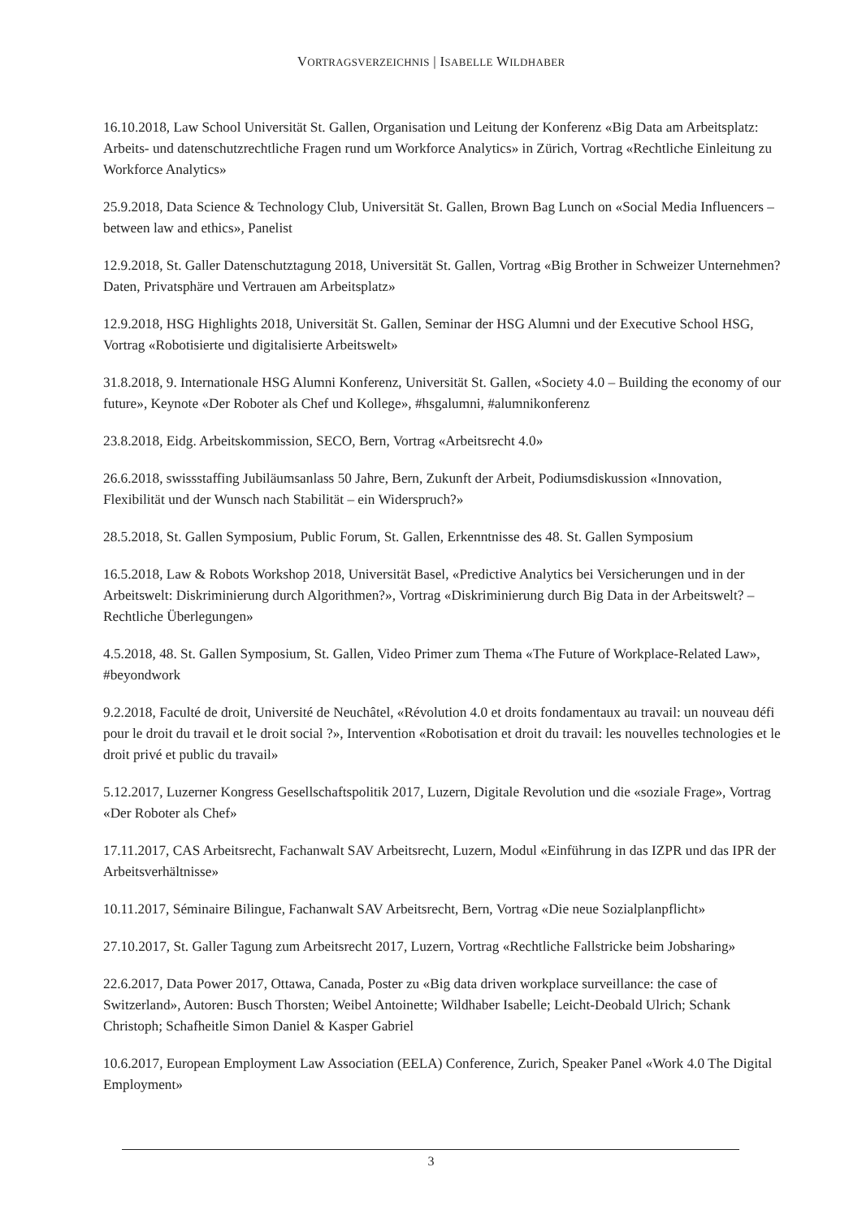VORTRAGSVERZEICHNIS | ISABELLE WILDHABER
16.10.2018, Law School Universität St. Gallen, Organisation und Leitung der Konferenz «Big Data am Arbeitsplatz: Arbeits- und datenschutzrechtliche Fragen rund um Workforce Analytics» in Zürich, Vortrag «Rechtliche Einleitung zu Workforce Analytics»
25.9.2018, Data Science & Technology Club, Universität St. Gallen, Brown Bag Lunch on «Social Media Influencers – between law and ethics», Panelist
12.9.2018, St. Galler Datenschutztagung 2018, Universität St. Gallen, Vortrag «Big Brother in Schweizer Unternehmen? Daten, Privatsphäre und Vertrauen am Arbeitsplatz»
12.9.2018, HSG Highlights 2018, Universität St. Gallen, Seminar der HSG Alumni und der Executive School HSG, Vortrag «Robotisierte und digitalisierte Arbeitswelt»
31.8.2018, 9. Internationale HSG Alumni Konferenz, Universität St. Gallen, «Society 4.0 – Building the economy of our future», Keynote «Der Roboter als Chef und Kollege», #hsgalumni, #alumnikonferenz
23.8.2018, Eidg. Arbeitskommission, SECO, Bern, Vortrag «Arbeitsrecht 4.0»
26.6.2018, swissstaffing Jubiläumsanlass 50 Jahre, Bern, Zukunft der Arbeit, Podiumsdiskussion «Innovation, Flexibilität und der Wunsch nach Stabilität – ein Widerspruch?»
28.5.2018, St. Gallen Symposium, Public Forum, St. Gallen, Erkenntnisse des 48. St. Gallen Symposium
16.5.2018, Law & Robots Workshop 2018, Universität Basel, «Predictive Analytics bei Versicherungen und in der Arbeitswelt: Diskriminierung durch Algorithmen?», Vortrag «Diskriminierung durch Big Data in der Arbeitswelt? – Rechtliche Überlegungen»
4.5.2018, 48. St. Gallen Symposium, St. Gallen, Video Primer zum Thema «The Future of Workplace-Related Law», #beyondwork
9.2.2018, Faculté de droit, Université de Neuchâtel, «Révolution 4.0 et droits fondamentaux au travail: un nouveau défi pour le droit du travail et le droit social ?», Intervention «Robotisation et droit du travail: les nouvelles technologies et le droit privé et public du travail»
5.12.2017, Luzerner Kongress Gesellschaftspolitik 2017, Luzern, Digitale Revolution und die «soziale Frage», Vortrag «Der Roboter als Chef»
17.11.2017, CAS Arbeitsrecht, Fachanwalt SAV Arbeitsrecht, Luzern, Modul «Einführung in das IZPR und das IPR der Arbeitsverhältnisse»
10.11.2017, Séminaire Bilingue, Fachanwalt SAV Arbeitsrecht, Bern, Vortrag «Die neue Sozialplanpflicht»
27.10.2017, St. Galler Tagung zum Arbeitsrecht 2017, Luzern, Vortrag «Rechtliche Fallstricke beim Jobsharing»
22.6.2017, Data Power 2017, Ottawa, Canada, Poster zu «Big data driven workplace surveillance: the case of Switzerland», Autoren: Busch Thorsten; Weibel Antoinette; Wildhaber Isabelle; Leicht-Deobald Ulrich; Schank Christoph; Schafheitle Simon Daniel & Kasper Gabriel
10.6.2017, European Employment Law Association (EELA) Conference, Zurich, Speaker Panel «Work 4.0 The Digital Employment»
3